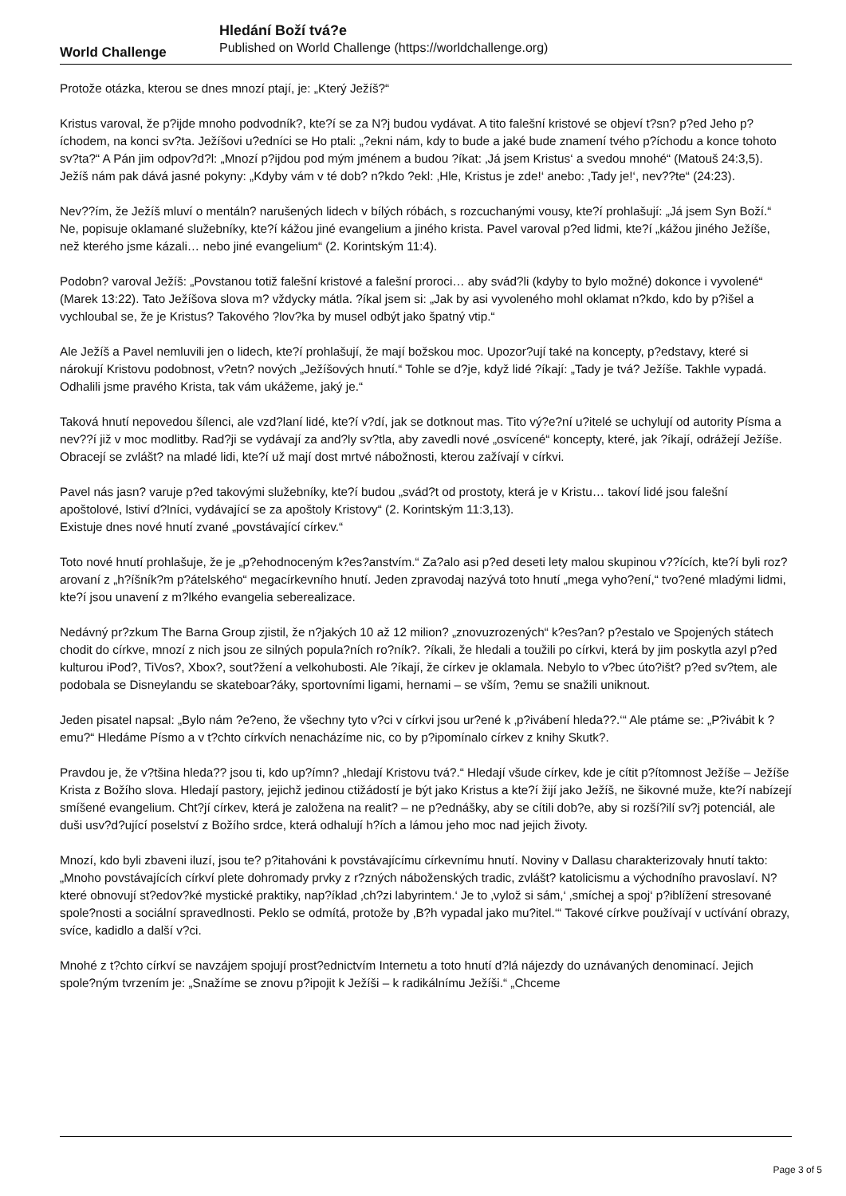World Challenge
Hledání Boží tvá?e
Published on World Challenge (https://worldchallenge.org)
Protože otázka, kterou se dnes mnozí ptají, je: „Který Ježíš?“
Kristus varoval, že p?ijde mnoho podvodník?, kte?í se za N?j budou vydávat. A tito falešní kristové se objeví t?sn? p?ed Jeho p?íchodem, na konci sv?ta. Ježíšovi u?edníci se Ho ptali: „?ekni nám, kdy to bude a jaké bude znamení tvého p?íchodu a konce tohoto sv?ta?“ A Pán jim odpov?d?l: „Mnozí p?ijdou pod mým jménem a budou ?íkat: ‚Já jsem Kristus‘ a svedou mnohé“ (Matouš 24:3,5). Ježíš nám pak dává jasné pokyny: „Kdyby vám v té dob? n?kdo ?ekl: ‚Hle, Kristus je zde!‘ anebo: ‚Tady je!‘, nev??te“ (24:23).
Nev??ím, že Ježíš mluví o mentáln? narušených lidech v bílých róbách, s rozcuchanými vousy, kte?í prohlašují: „Já jsem Syn Boží.“ Ne, popisuje oklamané služebníky, kte?í kážou jiné evangelium a jiného krista. Pavel varoval p?ed lidmi, kte?í „kážou jiného Ježíše, než kterého jsme kázali… nebo jiné evangelium“ (2. Korintským 11:4).
Podobn? varoval Ježíš: „Povstanou totiž falešní kristové a falešní proroci… aby svád?li (kdyby to bylo možné) dokonce i vyvolené“ (Marek 13:22). Tato Ježíšova slova m? vždycky mátla. ?íkal jsem si: „Jak by asi vyvoleného mohl oklamat n?kdo, kdo by p?išel a vychloubal se, že je Kristus? Takového ?lov?ka by musel odbýt jako špatný vtip.“
Ale Ježíš a Pavel nemluvili jen o lidech, kte?í prohlašují, že mají božskou moc. Upozor?ují také na koncepty, p?edstavy, které si nárokují Kristovu podobnost, v?etn? nových „Ježíšových hnutí.“ Tohle se d?je, když lidé ?íkají: „Tady je tvá? Ježíše. Takhle vypadá. Odhalili jsme pravého Krista, tak vám ukážeme, jaký je.“
Taková hnutí nepovedou šílenci, ale vzd?laní lidé, kte?í v?dí, jak se dotknout mas. Tito vý?e?ní u?itelé se uchylují od autority Písma a nev??í již v moc modlitby. Rad?ji se vydávají za and?ly sv?tla, aby zavedli nové „osvícené“ koncepty, které, jak ?íkají, odrážejí Ježíše. Obracejí se zvlášt? na mladé lidi, kte?í už mají dost mrtvé nábožnosti, kterou zažívají v církvi.
Pavel nás jasn? varuje p?ed takovými služebníky, kte?í budou „svád?t od prostoty, která je v Kristu… takoví lidé jsou falešní apoštolové, lstiví d?lníci, vydávající se za apoštoly Kristovy“ (2. Korintským 11:3,13).
Existuje dnes nové hnutí zvané „povstávající církev.“
Toto nové hnutí prohlašuje, že je „p?ehodnoceným k?es?anstvím.“ Za?alo asi p?ed deseti lety malou skupinou v??ících, kte?í byli roz?arovaní z „h?íšník?m p?átelského“ megacírkevního hnutí. Jeden zpravodaj nazývá toto hnutí „mega vyho?ení,“ tvo?ené mladými lidmi, kte?í jsou unavení z m?lkého evangelia seberealizace.
Nedávný pr?zkum The Barna Group zjistil, že n?jakých 10 až 12 milion? „znovuzrozených“ k?es?an? p?estalo ve Spojených státech chodit do církve, mnozí z nich jsou ze silných popula?ních ro?ník?. ?íkali, že hledali a toužili po církvi, která by jim poskytla azyl p?ed kulturou iPod?, TiVos?, Xbox?, sout?žení a velkohubosti. Ale ?íkají, že církev je oklamala. Nebylo to v?bec úto?išt? p?ed sv?tem, ale podobala se Disneylandu se skateboar?áky, sportovními ligami, hernami – se vším, ?emu se snažili uniknout.
Jeden pisatel napsal: „Bylo nám ?e?eno, že všechny tyto v?ci v církvi jsou ur?ené k ‚p?ivábení hleda??.‘“ Ale ptáme se: „P?ivábit k ?emu?“ Hledáme Písmo a v t?chto církvích nenacházíme nic, co by p?ipomínalo církev z knihy Skutk?.
Pravdou je, že v?tšina hleda?? jsou ti, kdo up?ímn? „hledají Kristovu tvá?.“ Hledají všude církev, kde je cítit p?ítomnost Ježíše – Ježíše Krista z Božího slova. Hledají pastory, jejichž jedinou ctižádostí je být jako Kristus a kte?í žijí jako Ježíš, ne šikovné muže, kte?í nabízejí smíšené evangelium. Cht?jí církev, která je založena na realit? – ne p?ednášky, aby se cítili dob?e, aby si rozší?ilí sv?j potenciál, ale duši usv?d?ující poselství z Božího srdce, která odhalují h?ích a lámou jeho moc nad jejich životy.
Mnozí, kdo byli zbaveni iluzí, jsou te? p?itahováni k povstávajícímu církevnímu hnutí. Noviny v Dallasu charakterizovaly hnutí takto: „Mnoho povstávajících církví plete dohromady prvky z r?zných náboženských tradic, zvlášt? katolicismu a východního pravoslaví. N?které obnovují st?edov?ké mystické praktiky, nap?íklad ‚ch?zi labyrintem.‘ Je to ‚vylož si sám,‘ ‚smíchej a spoj‘ p?iblížení stresované spole?nosti a sociální spravedlnosti. Peklo se odmítá, protože by ‚B?h vypadal jako mu?itel.‘“ Takové církve používají v uctívání obrazy, svíce, kadidlo a další v?ci.
Mnohé z t?chto církví se navzájem spojují prost?ednictvím Internetu a toto hnutí d?lá nájezdy do uznávaných denominací. Jejich spole?ným tvrzením je: „Snažíme se znovu p?ipojit k Ježíši – k radikálnímu Ježíši.“ „Chceme
Page 3 of 5